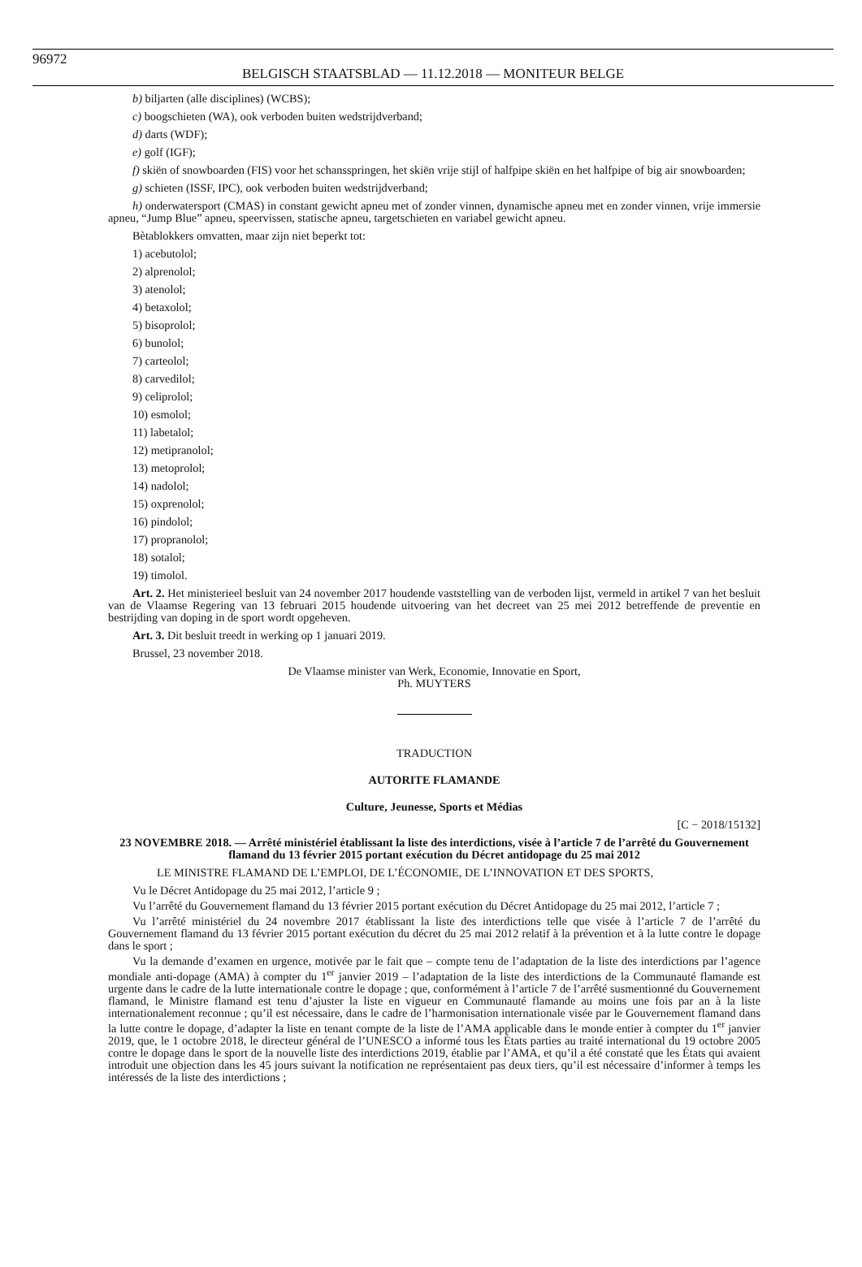96972 BELGISCH STAATSBLAD — 11.12.2018 — MONITEUR BELGE
b) biljarten (alle disciplines) (WCBS);
c) boogschieten (WA), ook verboden buiten wedstrijdverband;
d) darts (WDF);
e) golf (IGF);
f) skiën of snowboarden (FIS) voor het schansspringen, het skiën vrije stijl of halfpipe skiën en het halfpipe of big air snowboarden;
g) schieten (ISSF, IPC), ook verboden buiten wedstrijdverband;
h) onderwatersport (CMAS) in constant gewicht apneu met of zonder vinnen, dynamische apneu met en zonder vinnen, vrije immersie apneu, “Jump Blue” apneu, speervissen, statische apneu, targetschieten en variabel gewicht apneu.
Bètablokkers omvatten, maar zijn niet beperkt tot:
1) acebutolol;
2) alprenolol;
3) atenolol;
4) betaxolol;
5) bisoprolol;
6) bunolol;
7) carteolol;
8) carvedilol;
9) celiprolol;
10) esmolol;
11) labetalol;
12) metipranolol;
13) metoprolol;
14) nadolol;
15) oxprenolol;
16) pindolol;
17) propranolol;
18) sotalol;
19) timolol.
Art. 2. Het ministerieel besluit van 24 november 2017 houdende vaststelling van de verboden lijst, vermeld in artikel 7 van het besluit van de Vlaamse Regering van 13 februari 2015 houdende uitvoering van het decreet van 25 mei 2012 betreffende de preventie en bestrijding van doping in de sport wordt opgeheven.
Art. 3. Dit besluit treedt in werking op 1 januari 2019.
Brussel, 23 november 2018.
De Vlaamse minister van Werk, Economie, Innovatie en Sport,
Ph. MUYTERS
TRADUCTION
AUTORITE FLAMANDE
Culture, Jeunesse, Sports et Médias
[C − 2018/15132]
23 NOVEMBRE 2018. — Arrêté ministériel établissant la liste des interdictions, visée à l’article 7 de l’arrêté du Gouvernement flamand du 13 février 2015 portant exécution du Décret antidopage du 25 mai 2012
LE MINISTRE FLAMAND DE L’EMPLOI, DE L’ÉCONOMIE, DE L’INNOVATION ET DES SPORTS,
Vu le Décret Antidopage du 25 mai 2012, l’article 9 ;
Vu l’arrêté du Gouvernement flamand du 13 février 2015 portant exécution du Décret Antidopage du 25 mai 2012, l’article 7 ;
Vu l’arrêté ministériel du 24 novembre 2017 établissant la liste des interdictions telle que visée à l’article 7 de l’arrêté du Gouvernement flamand du 13 février 2015 portant exécution du décret du 25 mai 2012 relatif à la prévention et à la lutte contre le dopage dans le sport ;
Vu la demande d’examen en urgence, motivée par le fait que – compte tenu de l’adaptation de la liste des interdictions par l’agence mondiale anti-dopage (AMA) à compter du 1<sup>er</sup> janvier 2019 – l’adaptation de la liste des interdictions de la Communauté flamande est urgente dans le cadre de la lutte internationale contre le dopage ; que, conformément à l’article 7 de l’arrêté susmentionné du Gouvernement flamand, le Ministre flamand est tenu d’ajuster la liste en vigueur en Communauté flamande au moins une fois par an à la liste internationalement reconnue ; qu’il est nécessaire, dans le cadre de l’harmonisation internationale visée par le Gouvernement flamand dans la lutte contre le dopage, d’adapter la liste en tenant compte de la liste de l’AMA applicable dans le monde entier à compter du 1<sup>er</sup> janvier 2019, que, le 1 octobre 2018, le directeur général de l’UNESCO a informé tous les États parties au traité international du 19 octobre 2005 contre le dopage dans le sport de la nouvelle liste des interdictions 2019, établie par l’AMA, et qu’il a été constaté que les États qui avaient introduit une objection dans les 45 jours suivant la notification ne représentaient pas deux tiers, qu’il est nécessaire d’informer à temps les intéressés de la liste des interdictions ;